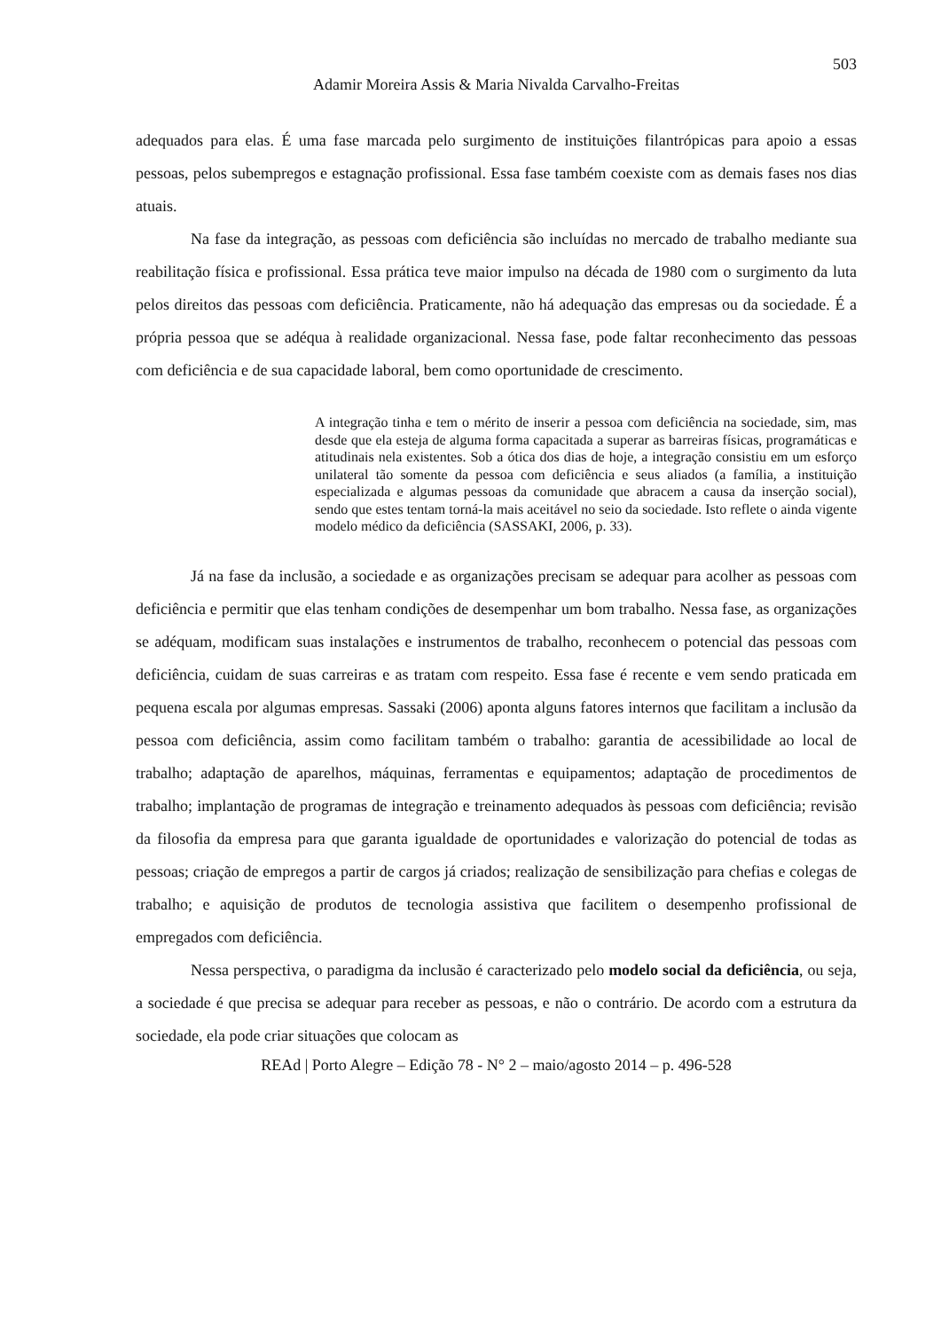503
Adamir Moreira Assis & Maria Nivalda Carvalho-Freitas
adequados para elas. É uma fase marcada pelo surgimento de instituições filantrópicas para apoio a essas pessoas, pelos subempregos e estagnação profissional. Essa fase também coexiste com as demais fases nos dias atuais.
Na fase da integração, as pessoas com deficiência são incluídas no mercado de trabalho mediante sua reabilitação física e profissional. Essa prática teve maior impulso na década de 1980 com o surgimento da luta pelos direitos das pessoas com deficiência. Praticamente, não há adequação das empresas ou da sociedade. É a própria pessoa que se adéqua à realidade organizacional. Nessa fase, pode faltar reconhecimento das pessoas com deficiência e de sua capacidade laboral, bem como oportunidade de crescimento.
A integração tinha e tem o mérito de inserir a pessoa com deficiência na sociedade, sim, mas desde que ela esteja de alguma forma capacitada a superar as barreiras físicas, programáticas e atitudinais nela existentes. Sob a ótica dos dias de hoje, a integração consistiu em um esforço unilateral tão somente da pessoa com deficiência e seus aliados (a família, a instituição especializada e algumas pessoas da comunidade que abracem a causa da inserção social), sendo que estes tentam torná-la mais aceitável no seio da sociedade. Isto reflete o ainda vigente modelo médico da deficiência (SASSAKI, 2006, p. 33).
Já na fase da inclusão, a sociedade e as organizações precisam se adequar para acolher as pessoas com deficiência e permitir que elas tenham condições de desempenhar um bom trabalho. Nessa fase, as organizações se adéquam, modificam suas instalações e instrumentos de trabalho, reconhecem o potencial das pessoas com deficiência, cuidam de suas carreiras e as tratam com respeito. Essa fase é recente e vem sendo praticada em pequena escala por algumas empresas. Sassaki (2006) aponta alguns fatores internos que facilitam a inclusão da pessoa com deficiência, assim como facilitam também o trabalho: garantia de acessibilidade ao local de trabalho; adaptação de aparelhos, máquinas, ferramentas e equipamentos; adaptação de procedimentos de trabalho; implantação de programas de integração e treinamento adequados às pessoas com deficiência; revisão da filosofia da empresa para que garanta igualdade de oportunidades e valorização do potencial de todas as pessoas; criação de empregos a partir de cargos já criados; realização de sensibilização para chefias e colegas de trabalho; e aquisição de produtos de tecnologia assistiva que facilitem o desempenho profissional de empregados com deficiência.
Nessa perspectiva, o paradigma da inclusão é caracterizado pelo modelo social da deficiência, ou seja, a sociedade é que precisa se adequar para receber as pessoas, e não o contrário. De acordo com a estrutura da sociedade, ela pode criar situações que colocam as
REAd | Porto Alegre – Edição 78 - N° 2 – maio/agosto 2014 – p. 496-528